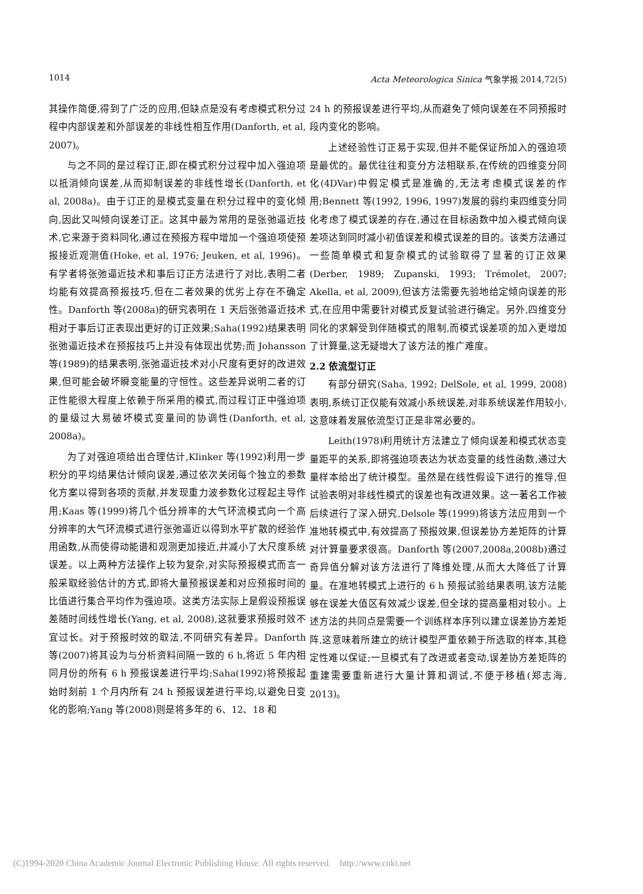1014 Acta Meteorologica Sinica 气象学报 2014,72(5)
其操作简便,得到了广泛的应用,但缺点是没有考虑模式积分过程中内部误差和外部误差的非线性相互作用(Danforth, et al, 2007)。
与之不同的是过程订正,即在模式积分过程中加入强迫项以抵消倾向误差,从而抑制误差的非线性增长(Danforth, et al, 2008a)。由于订正的是模式变量在积分过程中的变化倾向,因此又叫倾向误差订正。这其中最为常用的是张弛逼近技术,它来源于资料同化,通过在预报方程中增加一个强迫项使预报接近观测值(Hoke, et al, 1976; Jeuken, et al, 1996)。有学者将张弛逼近技术和事后订正方法进行了对比,表明二者均能有效提高预报技巧,但在二者效果的优劣上存在不确定性。Danforth 等(2008a)的研究表明在 1 天后张弛逼近技术相对于事后订正表现出更好的订正效果;Saha(1992)结果表明张弛逼近技术在预报技巧上并没有体现出优势;而 Johansson 等(1989)的结果表明,张弛逼近技术对小尺度有更好的改进效果,但可能会破坏瞬变能量的守恒性。这些差异说明二者的订正性能很大程度上依赖于所采用的模式,而过程订正中强迫项的量级过大易破坏模式变量间的协调性(Danforth, et al, 2008a)。
为了对强迫项给出合理估计,Klinker 等(1992)利用一步积分的平均结果估计倾向误差,通过依次关闭每个独立的参数化方案以得到各项的贡献,并发现重力波参数化过程起主导作用;Kaas 等(1999)将几个低分辨率的大气环流模式向一个高分辨率的大气环流模式进行张弛逼近以得到水平扩散的经验作用函数,从而使得动能谱和观测更加接近,并减小了大尺度系统误差。以上两种方法操作上较为复杂,对实际预报模式而言一般采取经验估计的方式,即将大量预报误差和对应预报时间的比值进行集合平均作为强迫项。这类方法实际上是假设预报误差随时间线性增长(Yang, et al, 2008),这就要求预报时效不宜过长。对于预报时效的取法,不同研究有差异。Danforth 等(2007)将其设为与分析资料间隔一致的 6 h,将近 5 年内相同月份的所有 6 h 预报误差进行平均;Saha(1992)将预报起始时刻前 1 个月内所有 24 h 预报误差进行平均,以避免日变化的影响;Yang 等(2008)则是将多年的 6、12、18 和
24 h 的预报误差进行平均,从而避免了倾向误差在不同预报时段内变化的影响。
上述经验性订正易于实现,但并不能保证所加入的强迫项是最优的。最优往往和变分方法相联系,在传统的四维变分同化(4DVar)中假定模式是准确的,无法考虑模式误差的作用;Bennett 等(1992, 1996, 1997)发展的弱约束四维变分同化考虑了模式误差的存在,通过在目标函数中加入模式倾向误差项达到同时减小初值误差和模式误差的目的。该类方法通过一些简单模式和复杂模式的试验取得了显著的订正效果(Derber, 1989; Zupanski, 1993; Trémolet, 2007; Akella, et al, 2009),但该方法需要先验地给定倾向误差的形式,在应用中需要针对模式反复试验进行确定。另外,四维变分同化的求解受到伴随模式的限制,而模式误差项的加入更增加了计算量,这无疑增大了该方法的推广难度。
2.2 依流型订正
有部分研究(Saha, 1992; DelSole, et al, 1999, 2008)表明,系统订正仅能有效减小系统误差,对非系统误差作用较小,这意味着发展依流型订正是非常必要的。
Leith(1978)利用统计方法建立了倾向误差和模式状态变量距平的关系,即将强迫项表达为状态变量的线性函数,通过大量样本给出了统计模型。虽然是在线性假设下进行的推导,但试验表明对非线性模式的误差也有改进效果。这一著名工作被后续进行了深入研究,Delsole 等(1999)将该方法应用到一个准地转模式中,有效提高了预报效果,但误差协方差矩阵的计算对计算量要求很高。Danforth 等(2007,2008a,2008b)通过奇异值分解对该方法进行了降维处理,从而大大降低了计算量。在准地转模式上进行的 6 h 预报试验结果表明,该方法能够在误差大值区有效减少误差,但全球的提高量相对较小。上述方法的共同点是需要一个训练样本序列以建立误差协方差矩阵,这意味着所建立的统计模型严重依赖于所选取的样本,其稳定性难以保证;一旦模式有了改进或者变动,误差协方差矩阵的重建需要重新进行大量计算和调试,不便于移植(郑志海, 2013)。
(C)1994-2020 China Academic Journal Electronic Publishing House. All rights reserved. http://www.cnki.net